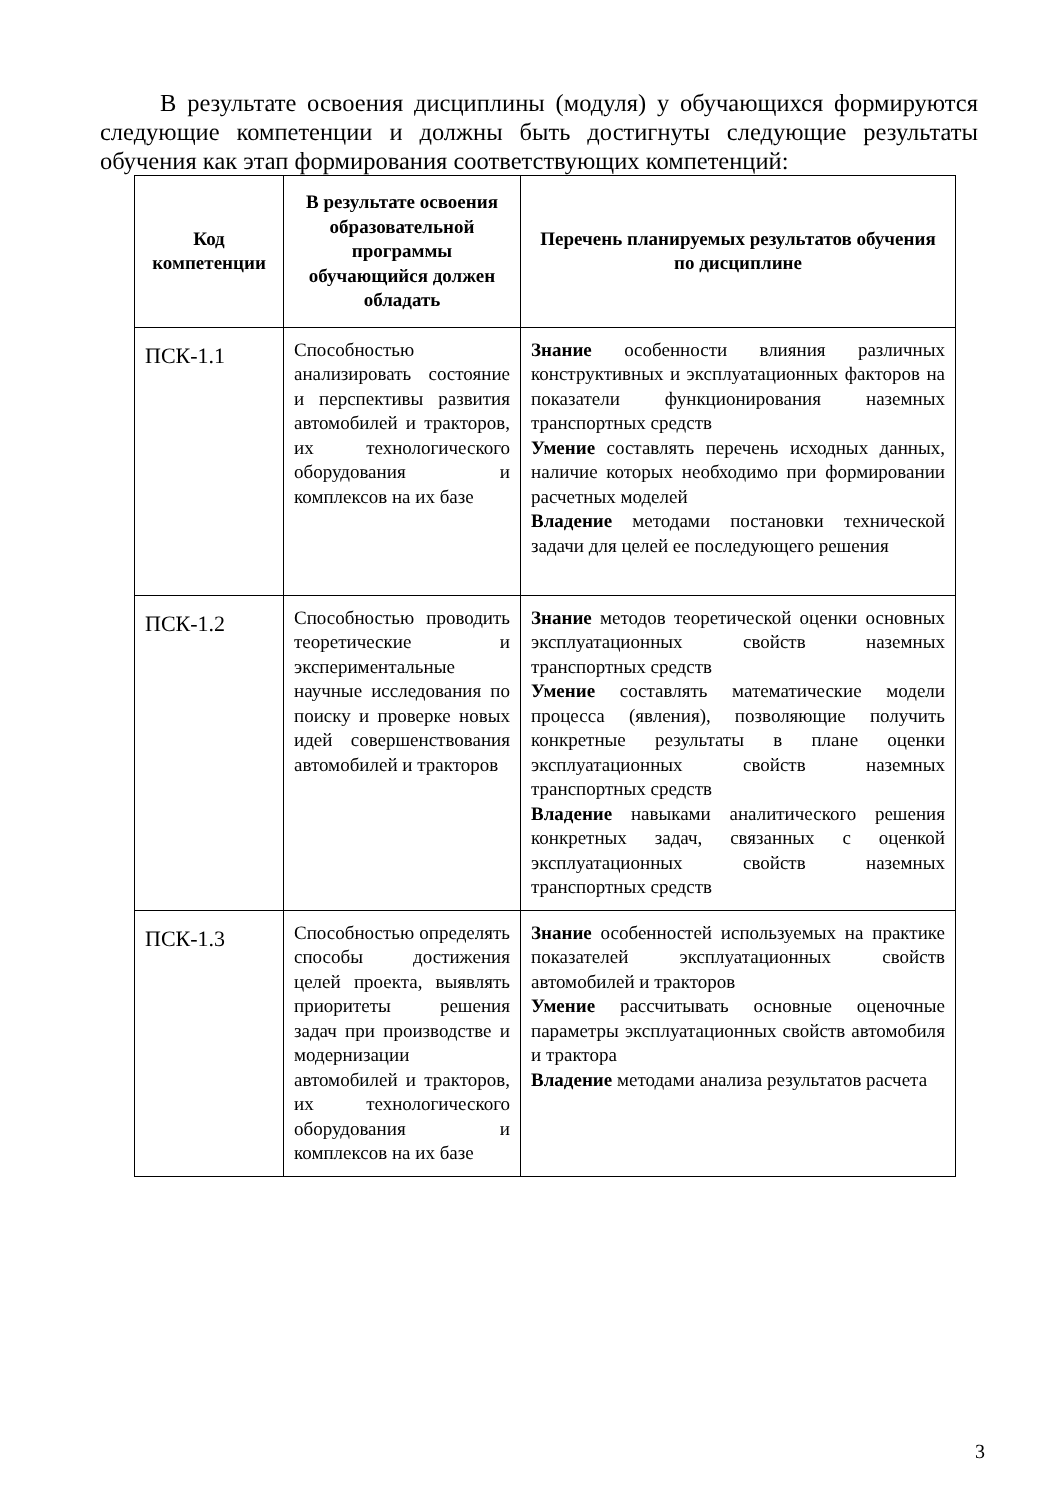В результате освоения дисциплины (модуля) у обучающихся формируются следующие компетенции и должны быть достигнуты следующие результаты обучения как этап формирования соответствующих компетенций:
| Код компетенции | В результате освоения образовательной программы обучающийся должен обладать | Перечень планируемых результатов обучения по дисциплине |
| --- | --- | --- |
| ПСК-1.1 | Способностью анализировать состояние и перспективы развития автомобилей и тракторов, их технологического оборудования и комплексов на их базе | Знание особенности влияния различных конструктивных и эксплуатационных факторов на показатели функционирования наземных транспортных средств Умение составлять перечень исходных данных, наличие которых необходимо при формировании расчетных моделей Владение методами постановки технической задачи для целей ее последующего решения |
| ПСК-1.2 | Способностью проводить теоретические и экспериментальные научные исследования по поиску и проверке новых идей совершенствования автомобилей и тракторов | Знание методов теоретической оценки основных эксплуатационных свойств наземных транспортных средств Умение составлять математические модели процесса (явления), позволяющие получить конкретные результаты в плане оценки эксплуатационных свойств наземных транспортных средств Владение навыками аналитического решения конкретных задач, связанных с оценкой эксплуатационных свойств наземных транспортных средств |
| ПСК-1.3 | Способностью определять способы достижения целей проекта, выявлять приоритеты решения задач при производстве и модернизации автомобилей и тракторов, их технологического оборудования и комплексов на их базе | Знание особенностей используемых на практике показателей эксплуатационных свойств автомобилей и тракторов Умение рассчитывать основные оценочные параметры эксплуатационных свойств автомобиля и трактора Владение методами анализа результатов расчета |
3